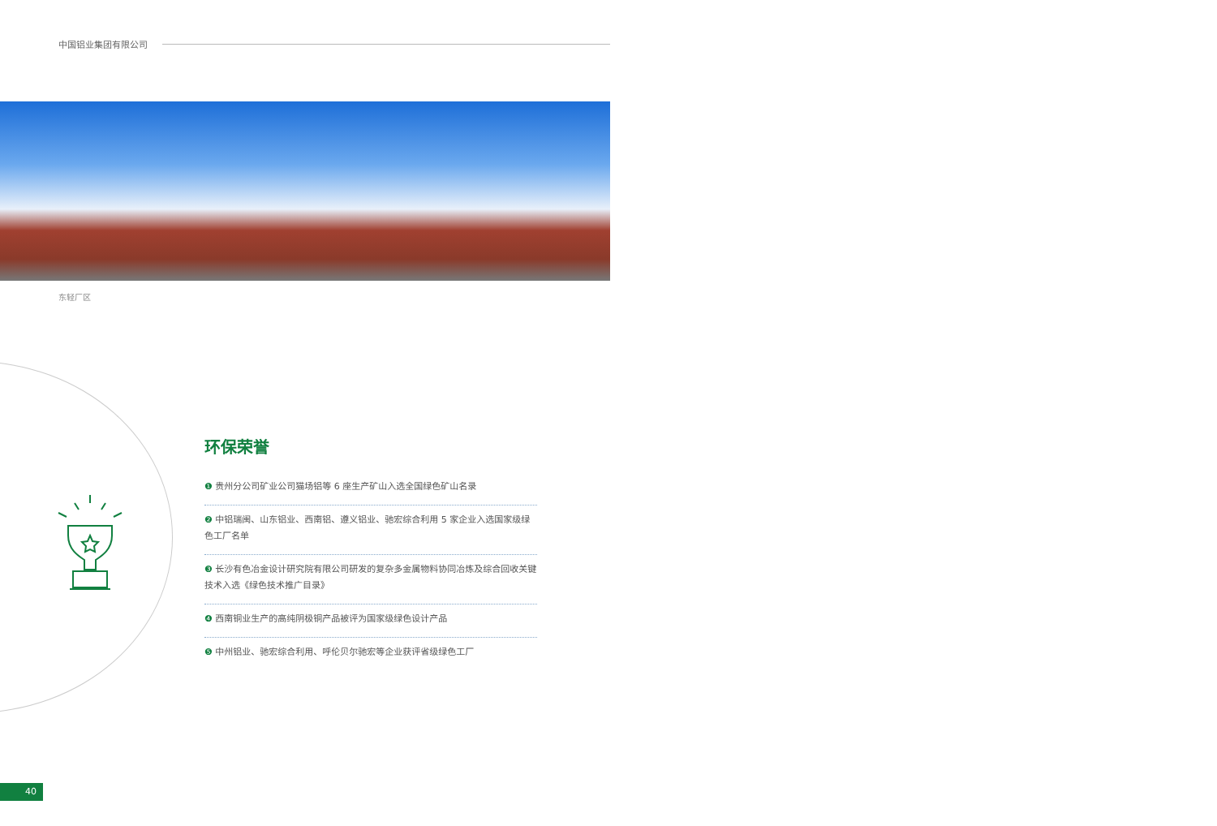中国铝业集团有限公司
东轻厂区
环保荣誉
❶ 贵州分公司矿业公司猫场铝等 6 座生产矿山入选全国绿色矿山名录
❷ 中铝瑞闽、山东铝业、西南铝、遵义铝业、驰宏综合利用 5 家企业入选国家级绿色工厂名单
❸ 长沙有色冶金设计研究院有限公司研发的复杂多金属物料协同冶炼及综合回收关键技术入选《绿色技术推广目录》
❹ 西南铜业生产的高纯阴极铜产品被评为国家级绿色设计产品
❺ 中州铝业、驰宏综合利用、呼伦贝尔驰宏等企业获评省级绿色工厂
40